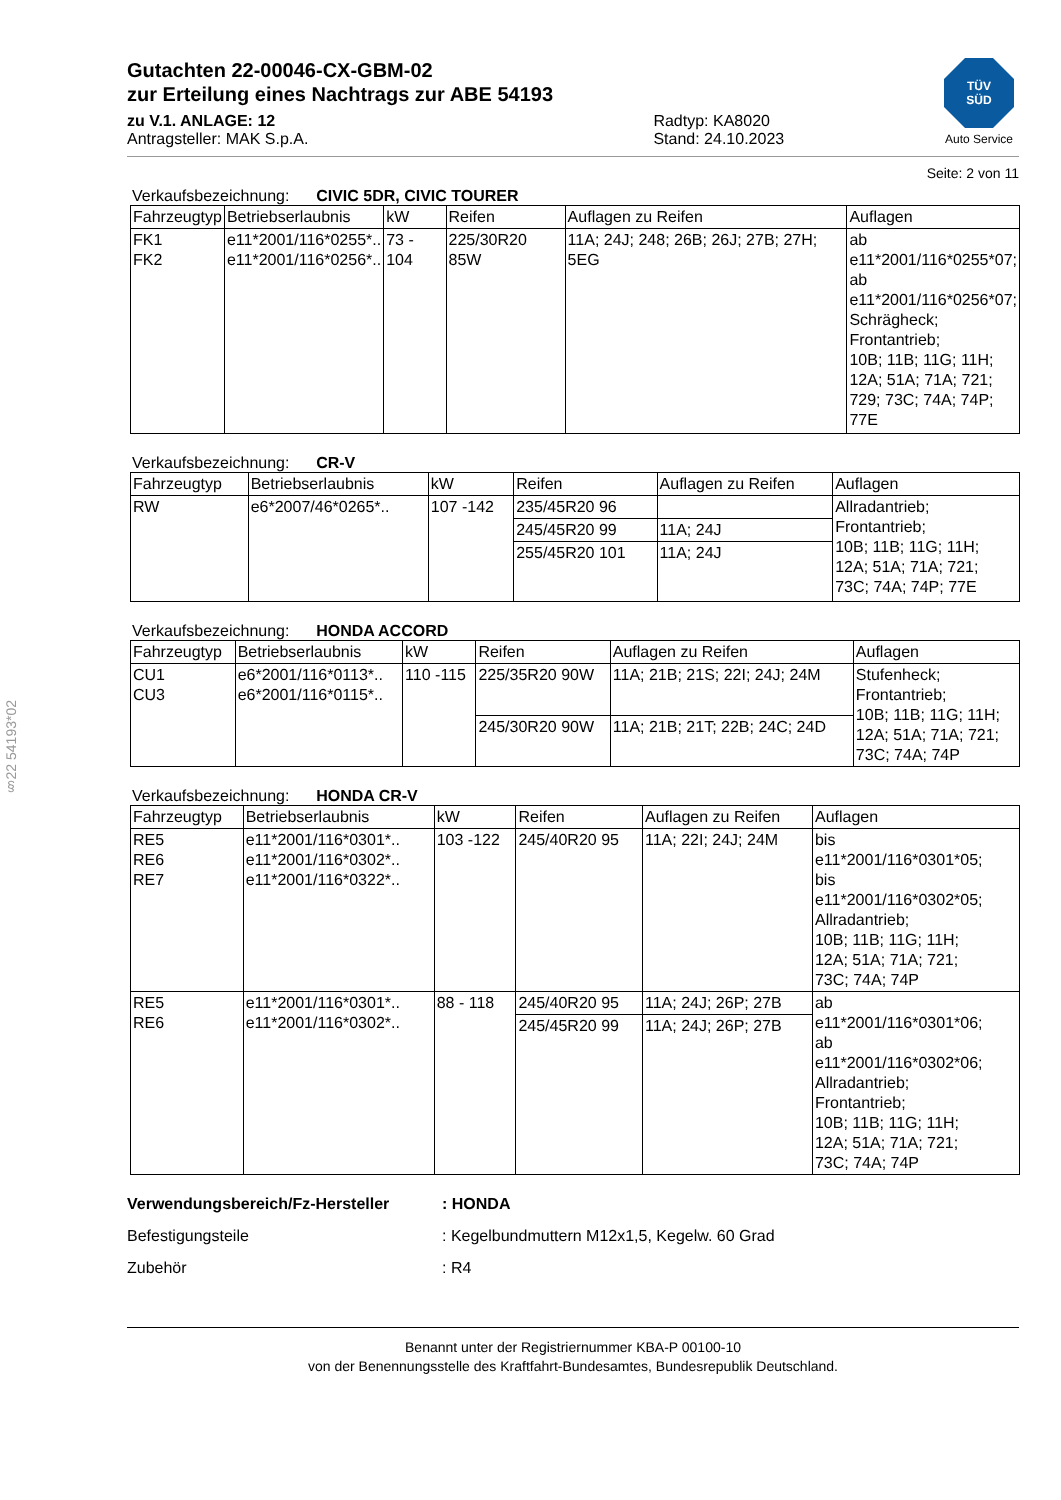§22 54193*02
Gutachten 22-00046-CX-GBM-02
zur Erteilung eines Nachtrags zur ABE 54193
zu V.1. ANLAGE: 12
Antragsteller: MAK S.p.A.
Radtyp: KA8020
Stand: 24.10.2023
TÜV
SÜD
Auto Service
Seite: 2 von 11
Verkaufsbezeichnung: CIVIC 5DR, CIVIC TOURER
| Fahrzeugtyp | Betriebserlaubnis | kW | Reifen | Auflagen zu Reifen | Auflagen |
| --- | --- | --- | --- | --- | --- |
| FK1 FK2 | e11*2001/116*0255*.. e11*2001/116*0256*.. | 73 - 104 | 225/30R20 85W | 11A; 24J; 248; 26B; 26J; 27B; 27H; 5EG | ab e11*2001/116*0255*07; ab e11*2001/116*0256*07; Schrägheck; Frontantrieb; 10B; 11B; 11G; 11H; 12A; 51A; 71A; 721; 729; 73C; 74A; 74P; 77E |
Verkaufsbezeichnung: CR-V
| Fahrzeugtyp | Betriebserlaubnis | kW | Reifen | Auflagen zu Reifen | Auflagen |
| --- | --- | --- | --- | --- | --- |
| RW | e6*2007/46*0265*.. | 107 -142 | 235/45R20 96 | | Allradantrieb; Frontantrieb; 10B; 11B; 11G; 11H; 12A; 51A; 71A; 721; 73C; 74A; 74P; 77E |
| | | | 245/45R20 99 | 11A; 24J | |
| | | | 255/45R20 101 | 11A; 24J | |
Verkaufsbezeichnung: HONDA ACCORD
| Fahrzeugtyp | Betriebserlaubnis | kW | Reifen | Auflagen zu Reifen | Auflagen |
| --- | --- | --- | --- | --- | --- |
| CU1 CU3 | e6*2001/116*0113*.. e6*2001/116*0115*.. | 110 -115 | 225/35R20 90W | 11A; 21B; 21S; 22I; 24J; 24M | Stufenheck; Frontantrieb; 10B; 11B; 11G; 11H; 12A; 51A; 71A; 721; 73C; 74A; 74P |
| | | | 245/30R20 90W | 11A; 21B; 21T; 22B; 24C; 24D | |
Verkaufsbezeichnung: HONDA CR-V
| Fahrzeugtyp | Betriebserlaubnis | kW | Reifen | Auflagen zu Reifen | Auflagen |
| --- | --- | --- | --- | --- | --- |
| RE5 RE6 RE7 | e11*2001/116*0301*.. e11*2001/116*0302*.. e11*2001/116*0322*.. | 103 -122 | 245/40R20 95 | 11A; 22I; 24J; 24M | bis e11*2001/116*0301*05; bis e11*2001/116*0302*05; Allradantrieb; 10B; 11B; 11G; 11H; 12A; 51A; 71A; 721; 73C; 74A; 74P |
| RE5 RE6 | e11*2001/116*0301*.. e11*2001/116*0302*.. | 88 - 118 | 245/40R20 95 | 11A; 24J; 26P; 27B | ab e11*2001/116*0301*06; ab e11*2001/116*0302*06; Allradantrieb; Frontantrieb; 10B; 11B; 11G; 11H; 12A; 51A; 71A; 721; 73C; 74A; 74P |
| | | | 245/45R20 99 | 11A; 24J; 26P; 27B | |
Verwendungsbereich/Fz-Hersteller: HONDA
Befestigungsteile
: Kegelbundmuttern M12x1,5, Kegelw. 60 Grad
Zubehör
: R4
Benannt unter der Registriernummer KBA-P 00100-10
von der Benennungsstelle des Kraftfahrt-Bundesamtes, Bundesrepublik Deutschland.